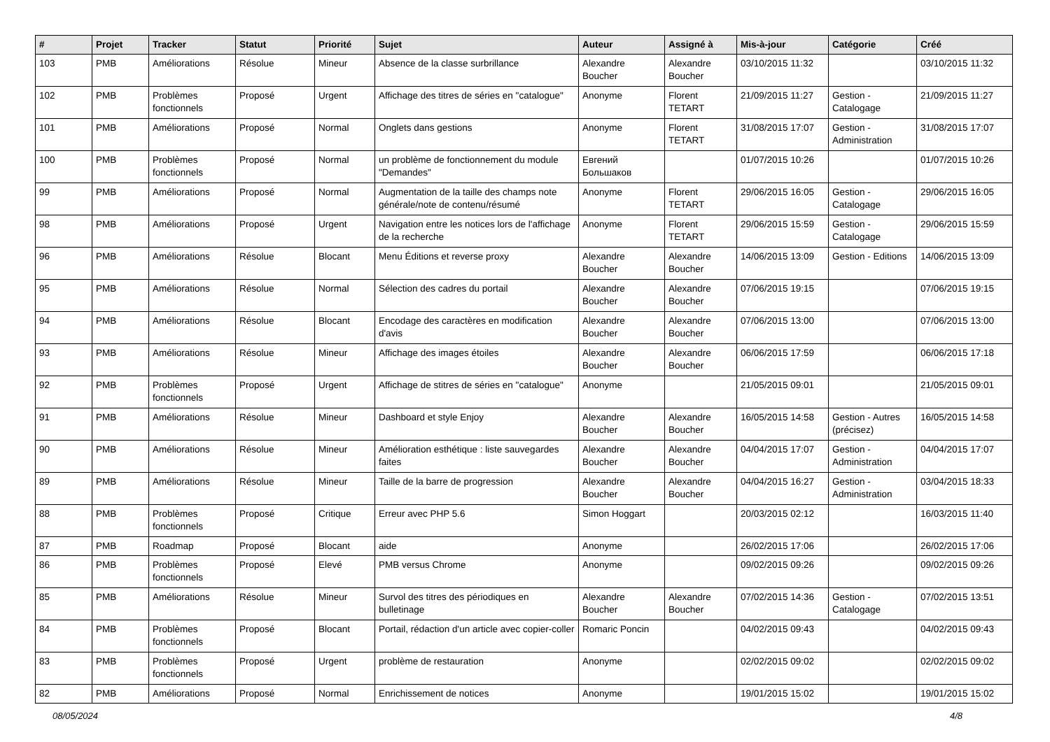| # | Projet | Tracker | Statut | Priorité | Sujet | Auteur | Assigné à | Mis-à-jour | Catégorie | Créé |
| --- | --- | --- | --- | --- | --- | --- | --- | --- | --- | --- |
| 103 | PMB | Améliorations | Résolue | Mineur | Absence de la classe surbrillance | Alexandre Boucher | Alexandre Boucher | 03/10/2015 11:32 | | 03/10/2015 11:32 |
| 102 | PMB | Problèmes fonctionnels | Proposé | Urgent | Affichage des titres de séries en "catalogue" | Anonyme | Florent TETART | 21/09/2015 11:27 | Gestion - Catalogage | 21/09/2015 11:27 |
| 101 | PMB | Améliorations | Proposé | Normal | Onglets dans gestions | Anonyme | Florent TETART | 31/08/2015 17:07 | Gestion - Administration | 31/08/2015 17:07 |
| 100 | PMB | Problèmes fonctionnels | Proposé | Normal | un problème de fonctionnement du module "Demandes" | Евгений Большаков | | 01/07/2015 10:26 | | 01/07/2015 10:26 |
| 99 | PMB | Améliorations | Proposé | Normal | Augmentation de la taille des champs note générale/note de contenu/résumé | Anonyme | Florent TETART | 29/06/2015 16:05 | Gestion - Catalogage | 29/06/2015 16:05 |
| 98 | PMB | Améliorations | Proposé | Urgent | Navigation entre les notices lors de l'affichage de la recherche | Anonyme | Florent TETART | 29/06/2015 15:59 | Gestion - Catalogage | 29/06/2015 15:59 |
| 96 | PMB | Améliorations | Résolue | Blocant | Menu Éditions et reverse proxy | Alexandre Boucher | Alexandre Boucher | 14/06/2015 13:09 | Gestion - Editions | 14/06/2015 13:09 |
| 95 | PMB | Améliorations | Résolue | Normal | Sélection des cadres du portail | Alexandre Boucher | Alexandre Boucher | 07/06/2015 19:15 | | 07/06/2015 19:15 |
| 94 | PMB | Améliorations | Résolue | Blocant | Encodage des caractères en modification d'avis | Alexandre Boucher | Alexandre Boucher | 07/06/2015 13:00 | | 07/06/2015 13:00 |
| 93 | PMB | Améliorations | Résolue | Mineur | Affichage des images étoiles | Alexandre Boucher | Alexandre Boucher | 06/06/2015 17:59 | | 06/06/2015 17:18 |
| 92 | PMB | Problèmes fonctionnels | Proposé | Urgent | Affichage de stitres de séries en "catalogue" | Anonyme | | 21/05/2015 09:01 | | 21/05/2015 09:01 |
| 91 | PMB | Améliorations | Résolue | Mineur | Dashboard et style Enjoy | Alexandre Boucher | Alexandre Boucher | 16/05/2015 14:58 | Gestion - Autres (précisez) | 16/05/2015 14:58 |
| 90 | PMB | Améliorations | Résolue | Mineur | Amélioration esthétique : liste sauvegardes faites | Alexandre Boucher | Alexandre Boucher | 04/04/2015 17:07 | Gestion - Administration | 04/04/2015 17:07 |
| 89 | PMB | Améliorations | Résolue | Mineur | Taille de la barre de progression | Alexandre Boucher | Alexandre Boucher | 04/04/2015 16:27 | Gestion - Administration | 03/04/2015 18:33 |
| 88 | PMB | Problèmes fonctionnels | Proposé | Critique | Erreur avec PHP 5.6 | Simon Hoggart | | 20/03/2015 02:12 | | 16/03/2015 11:40 |
| 87 | PMB | Roadmap | Proposé | Blocant | aide | Anonyme | | 26/02/2015 17:06 | | 26/02/2015 17:06 |
| 86 | PMB | Problèmes fonctionnels | Proposé | Elevé | PMB versus Chrome | Anonyme | | 09/02/2015 09:26 | | 09/02/2015 09:26 |
| 85 | PMB | Améliorations | Résolue | Mineur | Survol des titres des périodiques en bulletinage | Alexandre Boucher | Alexandre Boucher | 07/02/2015 14:36 | Gestion - Catalogage | 07/02/2015 13:51 |
| 84 | PMB | Problèmes fonctionnels | Proposé | Blocant | Portail, rédaction d'un article avec copier-coller | Romaric Poncin | | 04/02/2015 09:43 | | 04/02/2015 09:43 |
| 83 | PMB | Problèmes fonctionnels | Proposé | Urgent | problème de restauration | Anonyme | | 02/02/2015 09:02 | | 02/02/2015 09:02 |
| 82 | PMB | Améliorations | Proposé | Normal | Enrichissement de notices | Anonyme | | 19/01/2015 15:02 | | 19/01/2015 15:02 |
08/05/2024 4/8